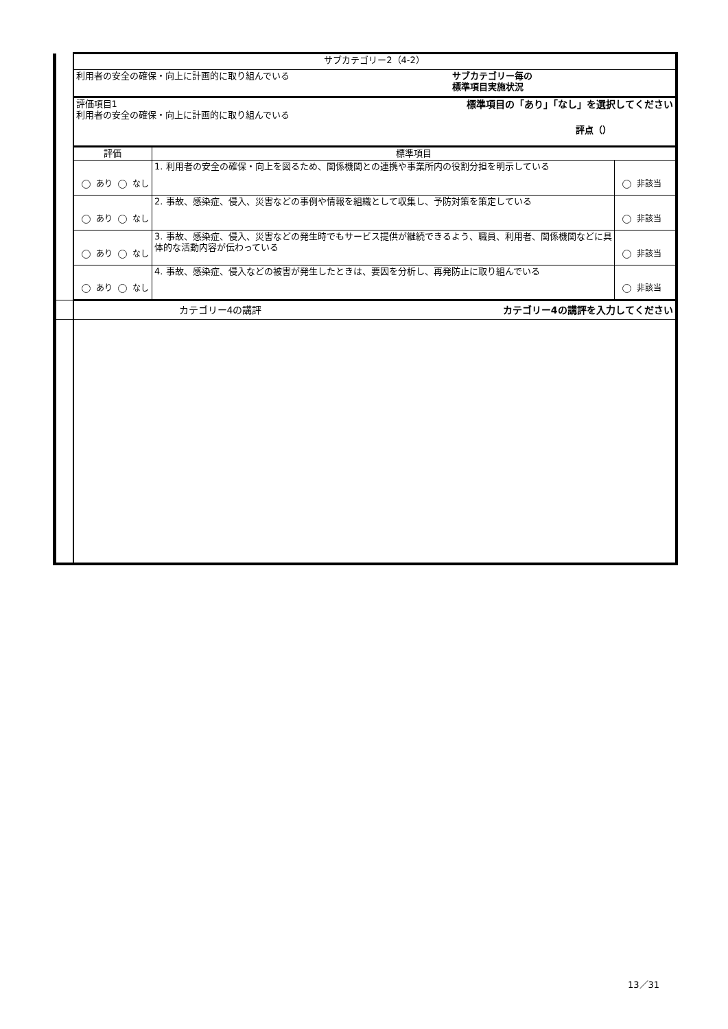| | サブカテゴリー2（4-2） | | |
| | 利用者の安全の確保・向上に計画的に取り組んでいる サブカテゴリー毎の 標準項目実施状況 | | |
| | 評価項目1 利用者の安全の確保・向上に計画的に取り組んでいる 標準項目の「あり」「なし」を選択してください 評点（） | | |
| | 評価 | 標準項目 | |
| | あり なし | 1. 利用者の安全の確保・向上を図るため、関係機関との連携や事業所内の役割分担を明示している | 非該当 |
| | あり なし | 2. 事故、感染症、侵入、災害などの事例や情報を組織として収集し、予防対策を策定している | 非該当 |
| | あり なし | 3. 事故、感染症、侵入、災害などの発生時でもサービス提供が継続できるよう、職員、利用者、関係機関などに具体的な活動内容が伝わっている | 非該当 |
| | あり なし | 4. 事故、感染症、侵入などの被害が発生したときは、要因を分析し、再発防止に取り組んでいる | 非該当 |
| | カテゴリー4の講評 カテゴリー4の講評を入力してください | | |
13／31